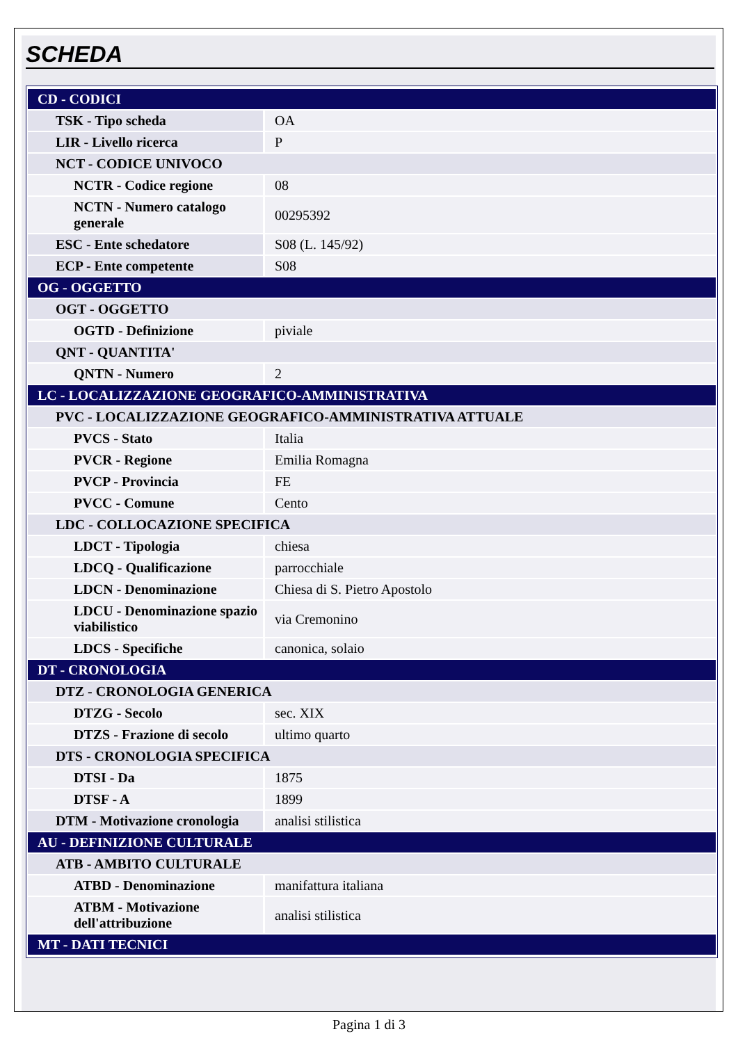SCHEDA
| CD - CODICI | |
| TSK - Tipo scheda | OA |
| LIR - Livello ricerca | P |
| NCT - CODICE UNIVOCO | |
| NCTR - Codice regione | 08 |
| NCTN - Numero catalogo generale | 00295392 |
| ESC - Ente schedatore | S08 (L. 145/92) |
| ECP - Ente competente | S08 |
| OG - OGGETTO | |
| OGT - OGGETTO | |
| OGTD - Definizione | piviale |
| QNT - QUANTITA' | |
| QNTN - Numero | 2 |
| LC - LOCALIZZAZIONE GEOGRAFICO-AMMINISTRATIVA | |
| PVC - LOCALIZZAZIONE GEOGRAFICO-AMMINISTRATIVA ATTUALE | |
| PVCS - Stato | Italia |
| PVCR - Regione | Emilia Romagna |
| PVCP - Provincia | FE |
| PVCC - Comune | Cento |
| LDC - COLLOCAZIONE SPECIFICA | |
| LDCT - Tipologia | chiesa |
| LDCQ - Qualificazione | parrocchiale |
| LDCN - Denominazione | Chiesa di S. Pietro Apostolo |
| LDCU - Denominazione spazio viabilistico | via Cremonino |
| LDCS - Specifiche | canonica, solaio |
| DT - CRONOLOGIA | |
| DTZ - CRONOLOGIA GENERICA | |
| DTZG - Secolo | sec. XIX |
| DTZS - Frazione di secolo | ultimo quarto |
| DTS - CRONOLOGIA SPECIFICA | |
| DTSI - Da | 1875 |
| DTSF - A | 1899 |
| DTM - Motivazione cronologia | analisi stilistica |
| AU - DEFINIZIONE CULTURALE | |
| ATB - AMBITO CULTURALE | |
| ATBD - Denominazione | manifattura italiana |
| ATBM - Motivazione dell'attribuzione | analisi stilistica |
| MT - DATI TECNICI | |
Pagina 1 di 3